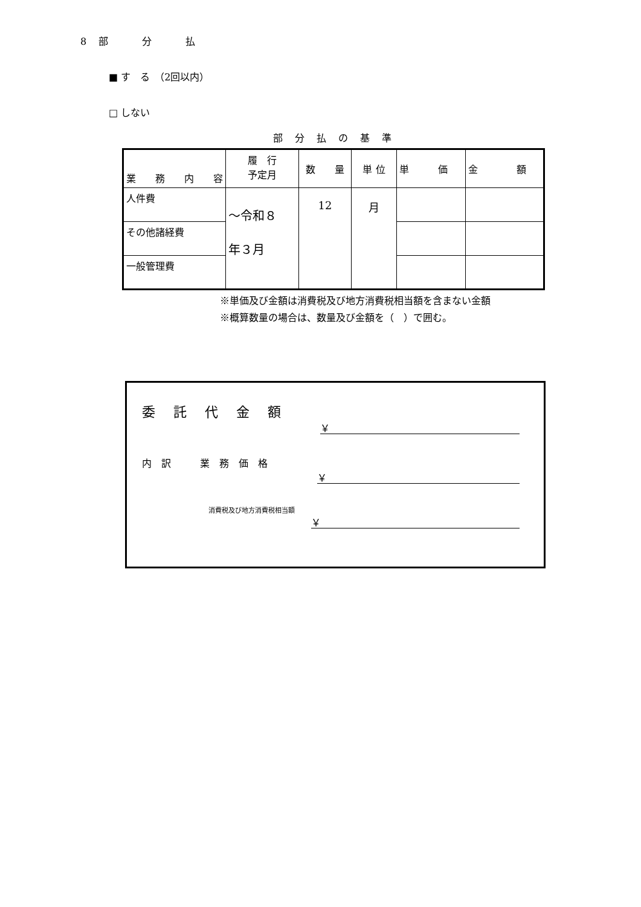8　部　　　分　　　払
■ す　る　（2回以内）
□ しない
部分払の基準
| 業 務 内 容 | 履 行 予定月 | 数 量 | 単 位 | 単 価 | 金 額 |
| --- | --- | --- | --- | --- | --- |
| 人件費 | ～令和８ 年３月 | 12 | 月 | | |
| その他諸経費 | | | | | |
| 一般管理費 | | | | | |
※単価及び金額は消費税及び地方消費税相当額を含まない金額
※概算数量の場合は、数量及び金額を（　）で囲む。
委託代金額
￥
内　訳　　　業　務　価　格
￥
消費税及び地方消費税相当額
￥